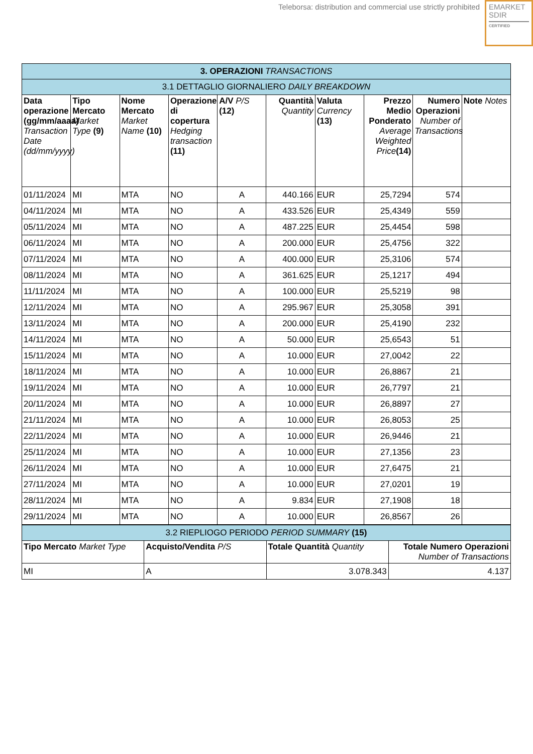Teleborsa: distribution and commercial use strictly prohibited
EMARKET
SDIR
CERTIFIED
| 3. OPERAZIONI TRANSACTIONS | | | | | | | | | |
| 3.1 DETTAGLIO GIORNALIERO DAILY BREAKDOWN | | | | | | | | | |
| Data operazione (gg/mm/aaaa) Transaction Date (dd/mm/yyyy) | Tipo Mercato Market Type (9) | Nome Mercato Market Name (10) | Operazione di copertura Hedging transaction (11) | A/V P/S (12) | Quantità Quantity | Valuta Currency (13) | Prezzo Medio Ponderato Average Weighted Price (14) | Numero Operazioni Number of Transactions | Note Notes |
| 01/11/2024 | MI | MTA | NO | A | 440.166 | EUR | 25,7294 | 574 | |
| 04/11/2024 | MI | MTA | NO | A | 433.526 | EUR | 25,4349 | 559 | |
| 05/11/2024 | MI | MTA | NO | A | 487.225 | EUR | 25,4454 | 598 | |
| 06/11/2024 | MI | MTA | NO | A | 200.000 | EUR | 25,4756 | 322 | |
| 07/11/2024 | MI | MTA | NO | A | 400.000 | EUR | 25,3106 | 574 | |
| 08/11/2024 | MI | MTA | NO | A | 361.625 | EUR | 25,1217 | 494 | |
| 11/11/2024 | MI | MTA | NO | A | 100.000 | EUR | 25,5219 | 98 | |
| 12/11/2024 | MI | MTA | NO | A | 295.967 | EUR | 25,3058 | 391 | |
| 13/11/2024 | MI | MTA | NO | A | 200.000 | EUR | 25,4190 | 232 | |
| 14/11/2024 | MI | MTA | NO | A | 50.000 | EUR | 25,6543 | 51 | |
| 15/11/2024 | MI | MTA | NO | A | 10.000 | EUR | 27,0042 | 22 | |
| 18/11/2024 | MI | MTA | NO | A | 10.000 | EUR | 26,8867 | 21 | |
| 19/11/2024 | MI | MTA | NO | A | 10.000 | EUR | 26,7797 | 21 | |
| 20/11/2024 | MI | MTA | NO | A | 10.000 | EUR | 26,8897 | 27 | |
| 21/11/2024 | MI | MTA | NO | A | 10.000 | EUR | 26,8053 | 25 | |
| 22/11/2024 | MI | MTA | NO | A | 10.000 | EUR | 26,9446 | 21 | |
| 25/11/2024 | MI | MTA | NO | A | 10.000 | EUR | 27,1356 | 23 | |
| 26/11/2024 | MI | MTA | NO | A | 10.000 | EUR | 27,6475 | 21 | |
| 27/11/2024 | MI | MTA | NO | A | 10.000 | EUR | 27,0201 | 19 | |
| 28/11/2024 | MI | MTA | NO | A | 9.834 | EUR | 27,1908 | 18 | |
| 29/11/2024 | MI | MTA | NO | A | 10.000 | EUR | 26,8567 | 26 | |
| 3.2 RIEPLIOGO PERIODO PERIOD SUMMARY (15) | | | |
| Tipo Mercato Market Type | Acquisto/Vendita P/S | Totale Quantità Quantity | Totale Numero Operazioni Number of Transactions |
| MI | A | 3.078.343 | 4.137 |